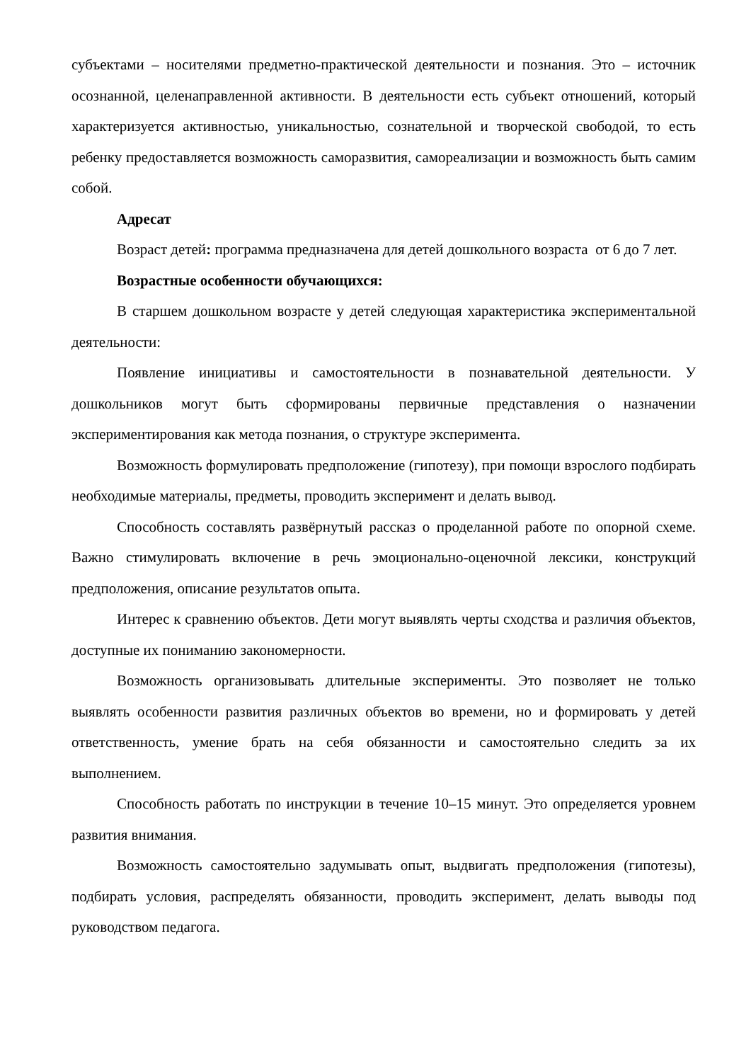субъектами – носителями предметно-практической деятельности и познания. Это – источник осознанной, целенаправленной активности. В деятельности есть субъект отношений, который характеризуется активностью, уникальностью, сознательной и творческой свободой, то есть ребенку предоставляется возможность саморазвития, самореализации и возможность быть самим собой.
Адресат
Возраст детей: программа предназначена для детей дошкольного возраста от 6 до 7 лет.
Возрастные особенности обучающихся:
В старшем дошкольном возрасте у детей следующая характеристика экспериментальной деятельности:
Появление инициативы и самостоятельности в познавательной деятельности. У дошкольников могут быть сформированы первичные представления о назначении экспериментирования как метода познания, о структуре эксперимента.
Возможность формулировать предположение (гипотезу), при помощи взрослого подбирать необходимые материалы, предметы, проводить эксперимент и делать вывод.
Способность составлять развёрнутый рассказ о проделанной работе по опорной схеме. Важно стимулировать включение в речь эмоционально-оценочной лексики, конструкций предположения, описание результатов опыта.
Интерес к сравнению объектов. Дети могут выявлять черты сходства и различия объектов, доступные их пониманию закономерности.
Возможность организовывать длительные эксперименты. Это позволяет не только выявлять особенности развития различных объектов во времени, но и формировать у детей ответственность, умение брать на себя обязанности и самостоятельно следить за их выполнением.
Способность работать по инструкции в течение 10–15 минут. Это определяется уровнем развития внимания.
Возможность самостоятельно задумывать опыт, выдвигать предположения (гипотезы), подбирать условия, распределять обязанности, проводить эксперимент, делать выводы под руководством педагога.